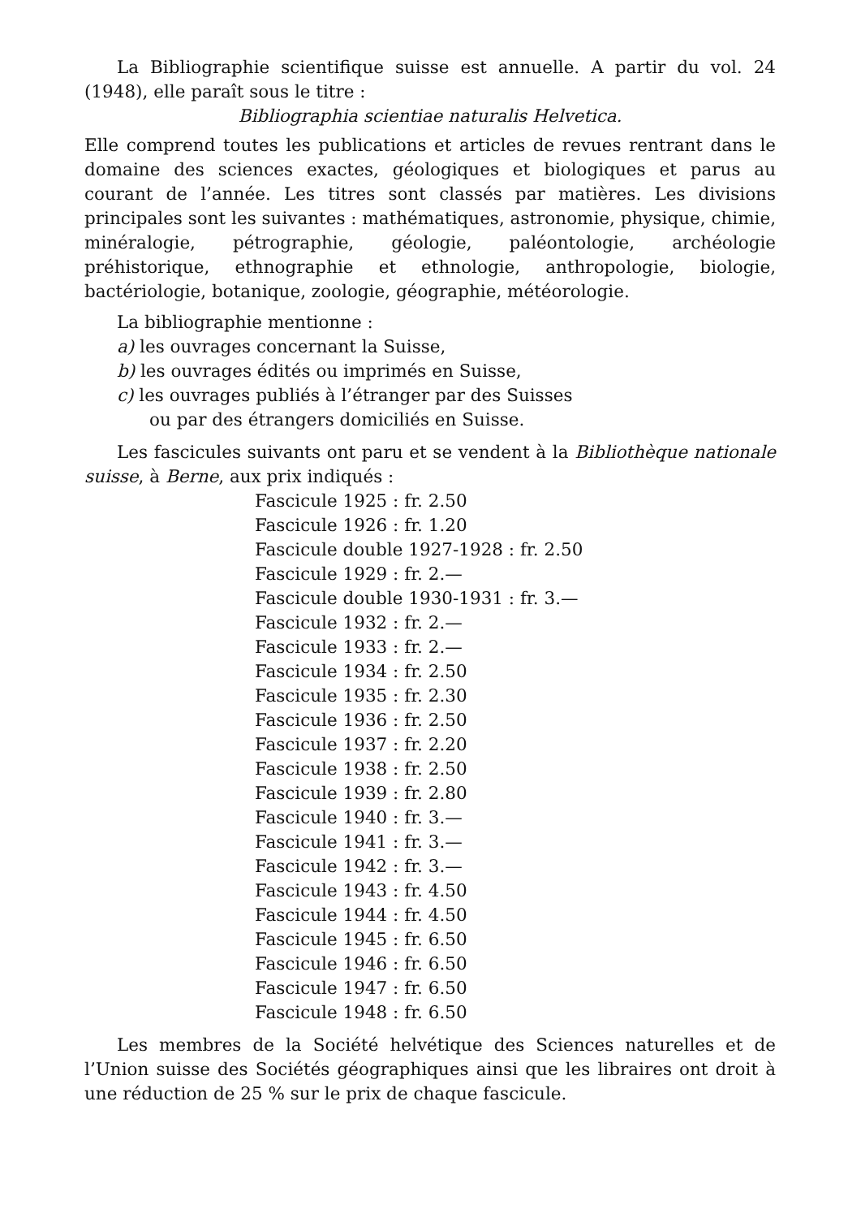La Bibliographie scientifique suisse est annuelle. A partir du vol. 24 (1948), elle paraît sous le titre :
Bibliographia scientiae naturalis Helvetica.
Elle comprend toutes les publications et articles de revues rentrant dans le domaine des sciences exactes, géologiques et biologiques et parus au courant de l’année. Les titres sont classés par matières. Les divisions principales sont les suivantes : mathématiques, astronomie, physique, chimie, minéralogie, pétrographie, géologie, paléontologie, archéologie préhistorique, ethnographie et ethnologie, anthropologie, biologie, bactériologie, botanique, zoologie, géographie, météorologie.
La bibliographie mentionne :
a) les ouvrages concernant la Suisse,
b) les ouvrages édités ou imprimés en Suisse,
c) les ouvrages publiés à l’étranger par des Suisses
ou par des étrangers domiciliés en Suisse.
Les fascicules suivants ont paru et se vendent à la Bibliothèque nationale suisse, à Berne, aux prix indiqués :
Fascicule 1925 : fr. 2.50
Fascicule 1926 : fr. 1.20
Fascicule double 1927-1928 : fr. 2.50
Fascicule 1929 : fr. 2.—
Fascicule double 1930-1931 : fr. 3.—
Fascicule 1932 : fr. 2.—
Fascicule 1933 : fr. 2.—
Fascicule 1934 : fr. 2.50
Fascicule 1935 : fr. 2.30
Fascicule 1936 : fr. 2.50
Fascicule 1937 : fr. 2.20
Fascicule 1938 : fr. 2.50
Fascicule 1939 : fr. 2.80
Fascicule 1940 : fr. 3.—
Fascicule 1941 : fr. 3.—
Fascicule 1942 : fr. 3.—
Fascicule 1943 : fr. 4.50
Fascicule 1944 : fr. 4.50
Fascicule 1945 : fr. 6.50
Fascicule 1946 : fr. 6.50
Fascicule 1947 : fr. 6.50
Fascicule 1948 : fr. 6.50
Les membres de la Société helvétique des Sciences naturelles et de l’Union suisse des Sociétés géographiques ainsi que les libraires ont droit à une réduction de 25 % sur le prix de chaque fascicule.